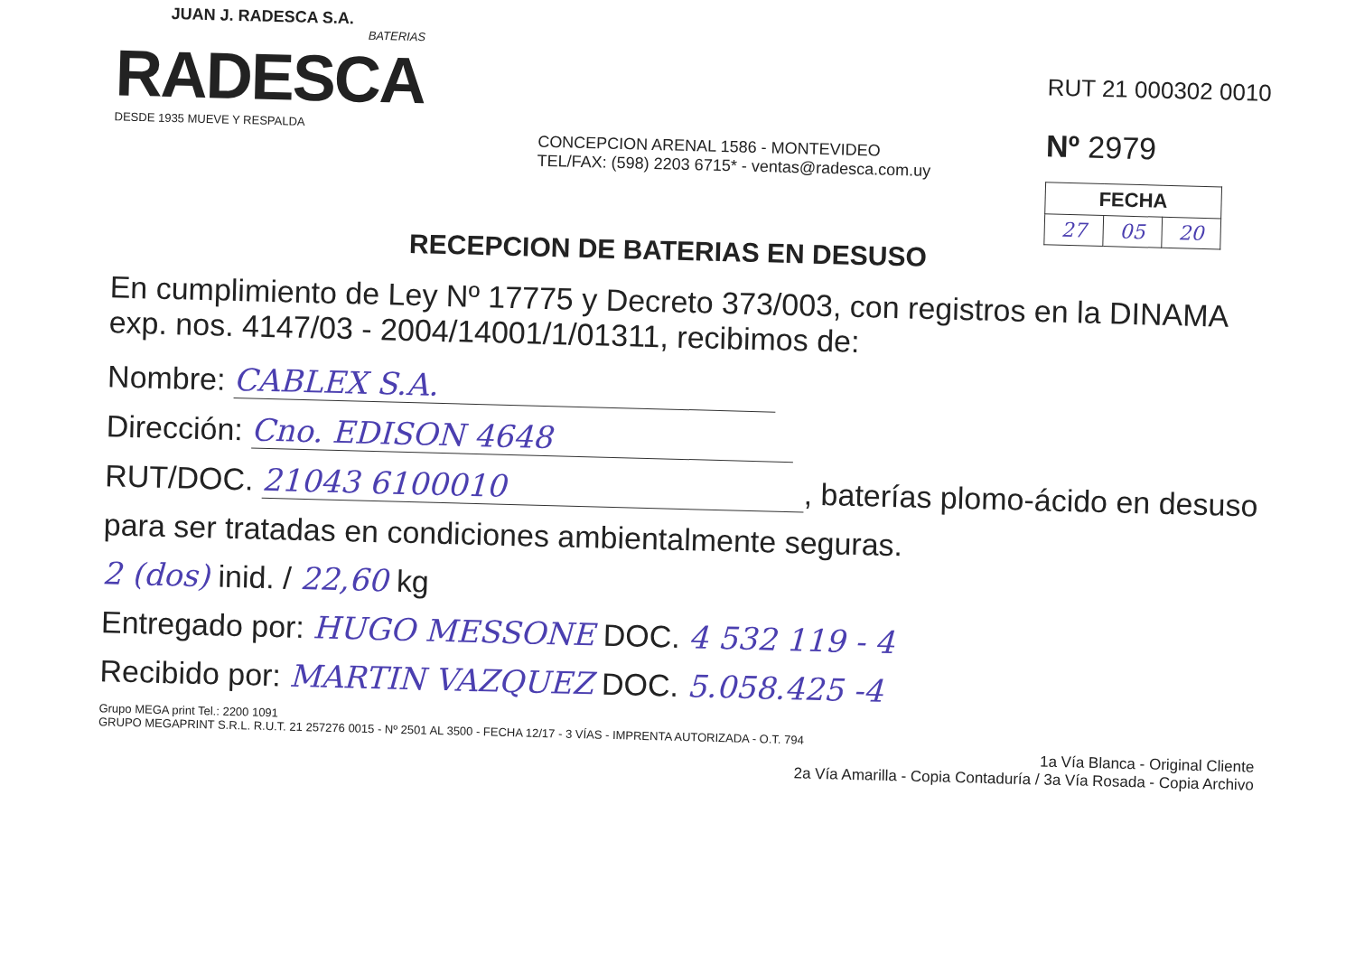JUAN J. RADESCA S.A.
BATERIAS
RADESCA
DESDE 1935 MUEVE Y RESPALDA
CONCEPCION ARENAL 1586 - MONTEVIDEO
TEL/FAX: (598) 2203 6715* - ventas@radesca.com.uy
RUT 21 000302 0010
Nº 2979
| FECHA | | |
| --- | --- | --- |
| 27 | 05 | 20 |
RECEPCION DE BATERIAS EN DESUSO
En cumplimiento de Ley Nº 17775 y Decreto 373/003, con registros en la DINAMA exp. nos. 4147/03 - 2004/14001/1/01311, recibimos de:
Nombre: CABLEX S.A.
Dirección: Cno. EDISON 4648
RUT/DOC. 21043 6100010, baterías plomo-ácido en desuso
para ser tratadas en condiciones ambientalmente seguras.
2 (dos) inid. / 22,60 kg
Entregado por: HUGO MESSONE DOC. 4 532 119 - 4
Recibido por: MARTIN VAZQUEZ DOC. 5.058.425 -4
Grupo MEGA print Tel.: 2200 1091
GRUPO MEGAPRINT S.R.L. R.U.T. 21 257276 0015 - Nº 2501 AL 3500 - FECHA 12/17 - 3 VÍAS - IMPRENTA AUTORIZADA - O.T. 794
1a Vía Blanca - Original Cliente
2a Vía Amarilla - Copia Contaduría / 3a Vía Rosada - Copia Archivo